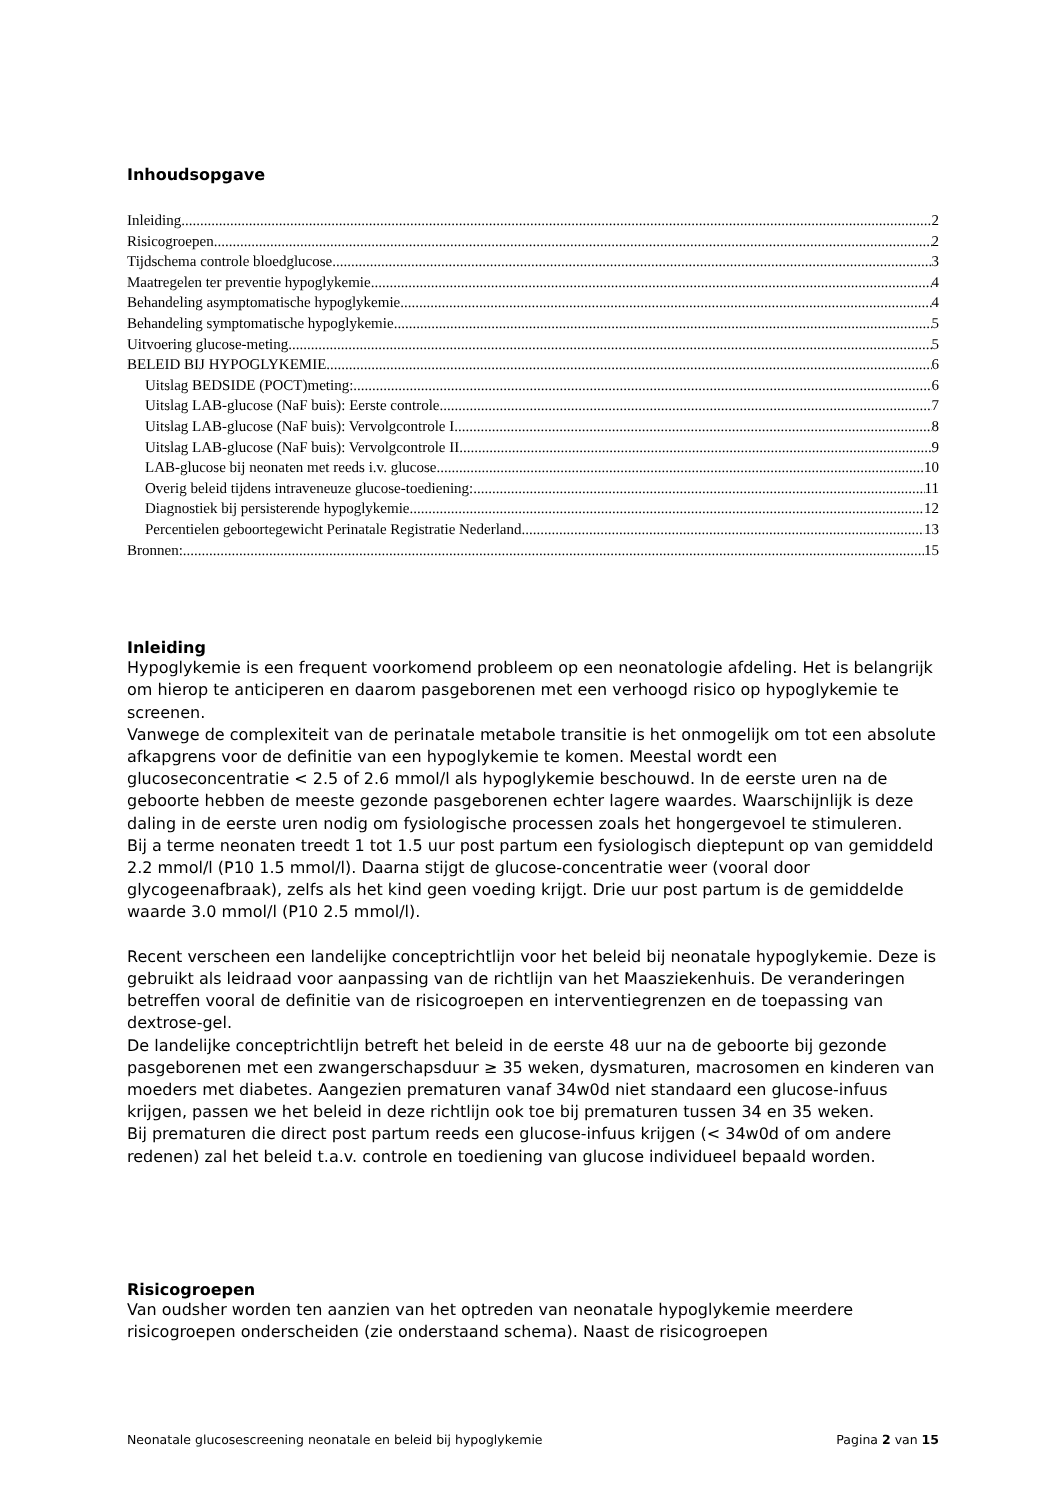Inhoudsopgave
Inleiding 2
Risicogroepen 2
Tijdschema controle bloedglucose 3
Maatregelen ter preventie hypoglykemie 4
Behandeling asymptomatische hypoglykemie 4
Behandeling symptomatische hypoglykemie 5
Uitvoering glucose-meting 5
BELEID BIJ HYPOGLYKEMIE 6
Uitslag BEDSIDE (POCT)meting: 6
Uitslag LAB-glucose (NaF buis): Eerste controle 7
Uitslag LAB-glucose (NaF buis): Vervolgcontrole I 8
Uitslag LAB-glucose (NaF buis): Vervolgcontrole II 9
LAB-glucose bij neonaten met reeds i.v. glucose 10
Overig beleid tijdens intraveneuze glucose-toediening: 11
Diagnostiek bij persisterende hypoglykemie 12
Percentielen geboortegewicht Perinatale Registratie Nederland 13
Bronnen: 15
Inleiding
Hypoglykemie is een frequent voorkomend probleem op een neonatologie afdeling. Het is belangrijk om hierop te anticiperen en daarom pasgeborenen met een verhoogd risico op hypoglykemie te screenen.
Vanwege de complexiteit van de perinatale metabole transitie is het onmogelijk om tot een absolute afkapgrens voor de definitie van een hypoglykemie te komen. Meestal wordt een glucoseconcentratie < 2.5 of 2.6 mmol/l als hypoglykemie beschouwd. In de eerste uren na de geboorte hebben de meeste gezonde pasgeborenen echter lagere waardes. Waarschijnlijk is deze daling in de eerste uren nodig om fysiologische processen zoals het hongergevoel te stimuleren.
Bij a terme neonaten treedt 1 tot 1.5 uur post partum een fysiologisch dieptepunt op van gemiddeld 2.2 mmol/l (P10 1.5 mmol/l). Daarna stijgt de glucose-concentratie weer (vooral door glycogeenafbraak), zelfs als het kind geen voeding krijgt. Drie uur post partum is de gemiddelde waarde 3.0 mmol/l (P10 2.5 mmol/l).
Recent verscheen een landelijke conceptrichtlijn voor het beleid bij neonatale hypoglykemie. Deze is gebruikt als leidraad voor aanpassing van de richtlijn van het Maasziekenhuis. De veranderingen betreffen vooral de definitie van de risicogroepen en interventiegrenzen en de toepassing van dextrose-gel.
De landelijke conceptrichtlijn betreft het beleid in de eerste 48 uur na de geboorte bij gezonde pasgeborenen met een zwangerschapsduur ≥ 35 weken, dysmaturen, macrosomen en kinderen van moeders met diabetes. Aangezien prematuren vanaf 34w0d niet standaard een glucose-infuus krijgen, passen we het beleid in deze richtlijn ook toe bij prematuren tussen 34 en 35 weken.
Bij prematuren die direct post partum reeds een glucose-infuus krijgen (< 34w0d of om andere redenen) zal het beleid t.a.v. controle en toediening van glucose individueel bepaald worden.
Risicogroepen
Van oudsher worden ten aanzien van het optreden van neonatale hypoglykemie meerdere risicogroepen onderscheiden (zie onderstaand schema). Naast de risicogroepen
Neonatale glucosescreening neonatale en beleid bij hypoglykemie Pagina 2 van 15